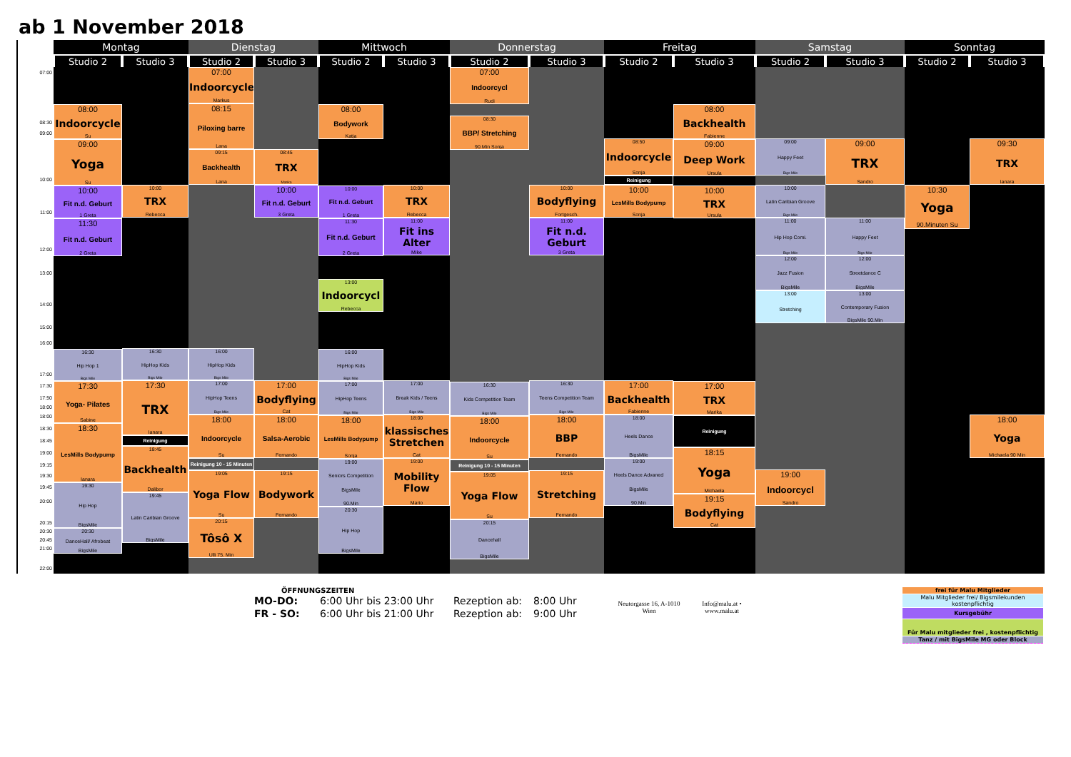ab 1 November 2018
07:00
08:30
09:00
10:00
11:00
12:00
13:00
14:00
15:00
16:00
17:00
17:30
17:50
18:00
18:00
18:30
18:45
19:00
19:15
19:30
19:45
20:00
20:15
20:30
20:45
21:00
22:00
Montag
Studio 2 Studio 3
08:00
Indoorcycle
Su
09:00
Yoga
Su
10:00
Fit n.d. Geburt
1 Greta
11:30
Fit n.d. Geburt
2 Greta
16:30
Hip Hop 1
Bigs Mile
17:30
Yoga- Pilates
Sabine
18:30
LesMills Bodypump
Ianara
19:30
Hip Hop
BigsMile
20:30
DanceHall/ Afrobeat
BigsMile
10:00
TRX
Rebecca
16:30
HipHop Kids
Bigs Mile
17:30
TRX
Ianara
Reinigung
18:45
Backhealth
Dalibor
19:45
Latin Caribian Groove
BigsMile
Dienstag
Studio 2 Studio 3
07:00
Indoorcycle
Markus
08:15
Piloxing barre
Lana
09:15
Backhealth
Lana
16:00
HipHop Kids
Bigs Mile
17:00
HipHop Teens
Bigs Mile
18:00
Indoorcycle
Su
Reinigung 10 - 15 Minuten
19:05
Yoga Flow
Su
20:15
Tôsô X
Ulli 75. Min
08:45
TRX
Marika
10:00
Fit n.d. Geburt
3 Greta
17:00
Bodyflying
Cat
18:00
Salsa-Aerobic
Fernando
19:15
Bodywork
Fernando
Mittwoch
Studio 2 Studio 3
08:00
Bodywork
Katja
10:00
Fit n.d. Geburt
1 Greta
11:30
Fit n.d. Geburt
2 Greta
13:00
Indoorcycl
Rebecca
16:00
HipHop Kids
Bigs Mile
17:00
HipHop Teens
Bigs Mile
18:00
LesMills Bodypump
Sonja
19:00
Seniors Competition
BigsMile
90.Min
20:30
Hip Hop
BigsMile
10:00
TRX
Rebecca
11:00
Fit ins Alter
Mike
17:00
Break Kids / Teens
Bigs Mile
18:00
klassisches Stretchen
Cat
19:00
Mobility Flow
Mario
Donnerstag
Studio 2 Studio 3
07:00
Indoorcycl
Rudi
08:30
BBP/ Stretching
90.Min Sonja
16:30
Kids Competition Team
Bigs Mile
18:00
Indoorcycle
Su
Reinigung 10 - 15 Minuten
19:05
Yoga Flow
Su
20:15
Dancehall
BigsMile
10:00
Bodyflying
Fortgesch.
11:00
Fit n.d. Geburt
3 Greta
16:30
Teens Competition Team
Bigs Mile
18:00
BBP
Fernando
19:15
Stretching
Fernando
Freitag
Studio 2 Studio 3
08:50
Indoorcycle
Sonja
Reinigung
10:00
LesMills Bodypump
Sonja
17:00
Backhealth
Fabienne
18:00
Heels Dance
BigsMile
19:00
Heels Dance Advaned
BigsMile
90.Min
08:00
Backhealth
Fabienne
09:00
Deep Work
Ursula
10:00
TRX
Ursula
17:00
TRX
Marika
Reinigung
18:15
Yoga
Michaela
19:15
Bodyflying
Cat
Samstag
Studio 2 Studio 3
09:00
Happy Feet
Bigs Mile
10:00
Latin Caribian Groove
Bigs Mile
11:00
Hip Hop Comi.
Bigs Mile
12:00
Jazz Fusion
BigsMile
13:00
Stretching
19:00
Indoorcycl
Sandro
09:00
TRX
Sandro
11:00
Happy Feet
Bigs Mile
12:00
Streetdance C
BigsMile
13:00
Contemporary Fusion
BigsMile 90.Min
Sonntag
Studio 2 Studio 3
10:30
Yoga
90.Minuten Su
09:30
TRX
Ianara
18:00
Yoga
Michaela 90 Min
ÖFFNUNGSZEITEN
| MO-DO: | 6:00 Uhr bis 23:00 Uhr | Rezeption ab: | 8:00 Uhr | Neutorgasse 16, A-1010 Wien | Info@malu.at • www.malu.at |
| FR - SO: | 6:00 Uhr bis 21:00 Uhr | Rezeption ab: | 9:00 Uhr | | |
frei für Malu Mitglieder
Malu Mitglieder frei/ Bigsmilekunden kostenpflichtig
Kursgebühr
Für Malu mitglieder frei , kostenpflichtig
Tanz / mit BigsMile MG oder Block